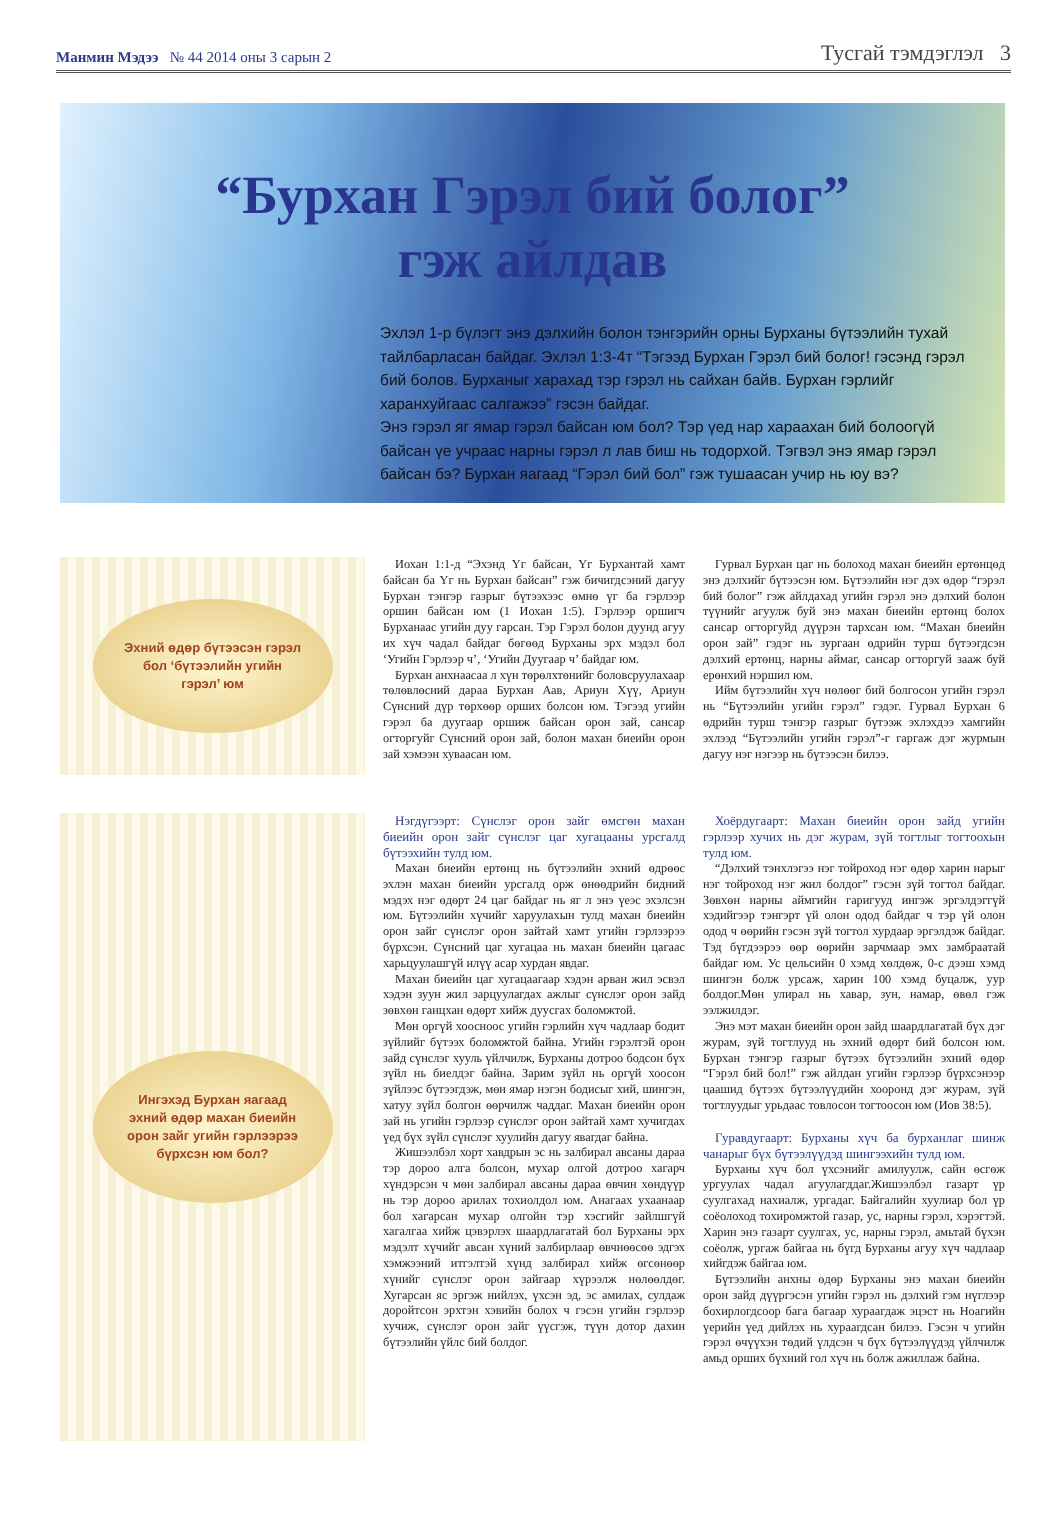Манмин Мэдээ № 44 2014 оны 3 сарын 2
Тусгай тэмдэглэл 3
“Бурхан Гэрэл бий болог”
гэж айлдав
Эхлэл 1-р бүлэгт энэ дэлхийн болон тэнгэрийн орны Бурханы бүтээлийн тухай тайлбарласан байдаг. Эхлэл 1:3-4т “Тэгээд Бурхан Гэрэл бий болог! гэсэнд гэрэл бий болов. Бурханыг харахад тэр гэрэл нь сайхан байв. Бурхан гэрлийг харанхуйгаас салгажээ” гэсэн байдаг.
Энэ гэрэл яг ямар гэрэл байсан юм бол? Тэр үед нар хараахан бий болоогүй байсан үе учраас нарны гэрэл л лав биш нь тодорхой. Тэгвэл энэ ямар гэрэл байсан бэ? Бурхан яагаад “Гэрэл бий бол” гэж тушаасан учир нь юу вэ?
Эхний өдөр бүтээсэн гэрэл бол ‘бүтээлийн угийн гэрэл’ юм
Иохан 1:1-д “Эхэнд Үг байсан, Үг Бурхантай хамт байсан ба Үг нь Бурхан байсан” гэж бичигдсэний дагуу Бурхан тэнгэр газрыг бүтээхээс өмнө үг ба гэрлээр оршин байсан юм (1 Иохан 1:5). Гэрлээр оршигч Бурханаас угийн дуу гарсан. Тэр Гэрэл болон дуунд агуу их хүч чадал байдаг бөгөөд Бурханы эрх мэдэл бол ‘Угийн Гэрлээр ч’, ‘Угийн Дуугаар ч’ байдаг юм.
Бурхан анхнаасаа л хүн төрөлхтөнийг боловсруулахаар төлөвлөсний дараа Бурхан Аав, Ариун Хүү, Ариун Сүнсний дүр төрхөөр орших болсон юм. Тэгээд угийн гэрэл ба дуугаар оршиж байсан орон зай, сансар огторгуйг Сүнсний орон зай, болон махан биеийн орон зай хэмээн хуваасан юм.
Гурвал Бурхан цаг нь болоход махан биеийн ертөнцөд энэ дэлхийг бүтээсэн юм. Бүтээлийн нэг дэх өдөр “гэрэл бий болог” гэж айлдахад угийн гэрэл энэ дэлхий болон түүнийг агуулж буй энэ махан биеийн ертөнц болох сансар огторгуйд дүүрэн тархсан юм. “Махан биеийн орон зай” гэдэг нь зургаан өдрийн турш бүтээгдсэн дэлхий ертөнц, нарны аймаг, сансар огторгуй зааж буй ерөнхий нэршил юм.
Ийм бүтээлийн хүч нөлөөг бий болгосон угийн гэрэл нь “Бүтээлийн угийн гэрэл” гэдэг. Гурвал Бурхан 6 өдрийн турш тэнгэр газрыг бүтээж эхлэхдээ хамгийн эхлээд “Бүтээлийн угийн гэрэл”-г гаргаж дэг журмын дагуу нэг нэгээр нь бүтээсэн билээ.
Ингэхэд Бурхан яагаад эхний өдөр махан биеийн орон зайг угийн гэрлээрээ бүрхсэн юм бол?
Нэгдүгээрт: Сүнслэг орон зайг өмсгөн махан биеийн орон зайг сүнслэг цаг хугацааны урсгалд бүтээхийн тулд юм.
Махан биеийн ертөнц нь бүтээлийн эхний өдрөөс эхлэн махан биеийн урсгалд орж өнөөдрийн бидний мэдэх нэг өдөрт 24 цаг байдаг нь яг л энэ үеэс эхэлсэн юм. Бүтээлийн хүчийг харуулахын тулд махан биеийн орон зайг сүнслэг орон зайтай хамт угийн гэрлээрээ бүрхсэн. Сүнсний цаг хугацаа нь махан биеийн цагаас харьцуулашгүй илүү асар хурдан явдаг.
Махан биеийн цаг хугацаагаар хэдэн арван жил эсвэл хэдэн зуун жил зарцуулагдах ажлыг сүнслэг орон зайд зөвхөн ганцхан өдөрт хийж дуусгах боломжтой.
Мөн оргүй хоосноос угийн гэрлийн хүч чадлаар бодит зүйлийг бүтээх боломжтой байна. Угийн гэрэлтэй орон зайд сүнслэг хууль үйлчилж, Бурханы дотроо бодсон бүх зүйл нь биелдэг байна. Зарим зүйл нь оргүй хоосон зүйлээс бүтээгдэж, мөн ямар нэгэн бодисыг хий, шингэн, хатуу зүйл болгон өөрчилж чаддаг. Махан биеийн орон зай нь угийн гэрлээр сүнслэг орон зайтай хамт хучигдах үед бүх зүйл сүнслэг хуулийн дагуу явагдаг байна.
Жишээлбэл хорт хавдрын эс нь залбирал авсаны дараа тэр дороо алга болсон, мухар олгой дотроо хагарч хүндэрсэн ч мөн залбирал авсаны дараа өвчин хөндүүр нь тэр дороо арилах тохиолдол юм. Анагаах ухаанаар бол хагарсан мухар олгойн тэр хэсгийг зайлшгүй хагалгаа хийж цэвэрлэх шаардлагатай бол Бурханы эрх мэдэлт хүчийг авсан хүний залбирлаар өвчнөөсөө эдгэх хэмжээний итгэлтэй хүнд залбирал хийж өгсөнөөр хүнийг сүнслэг орон зайгаар хүрээлж нөлөөлдөг. Хугарсан яс эргэж нийлэх, үхсэн эд, эс амилах, сулдаж доройтсон эрхтэн хэвийн болох ч гэсэн угийн гэрлээр хучиж, сүнслэг орон зайг үүсгэж, түүн дотор дахин бүтээлийн үйлс бий болдог.
Хоёрдугаарт: Махан биеийн орон зайд угийн гэрлээр хучих нь дэг журам, зүй тогтлыг тогтоохын тулд юм.
“Дэлхий тэнхлэгээ нэг тойроход нэг өдөр харин нарыг нэг тойроход нэг жил болдог” гэсэн зүй тогтол байдаг. Зөвхөн нарны аймгийн гаригууд ингэж эргэлдэггүй хэдийгээр тэнгэрт үй олон одод байдаг ч тэр үй олон одод ч өөрийн гэсэн зүй тогтол хурдаар эргэлдэж байдаг. Тэд бүгдээрээ өөр өөрийн зарчмаар эмх замбраатай байдаг юм. Ус цельсийн 0 хэмд хөлдөж, 0-с дээш хэмд шингэн болж урсаж, харин 100 хэмд буцалж, уур болдог.Мөн улирал нь хавар, зун, намар, өвөл гэж ээлжилдэг.
Энэ мэт махан биеийн орон зайд шаардлагатай бүх дэг журам, зүй тогтлууд нь эхний өдөрт бий болсон юм. Бурхан тэнгэр газрыг бүтээх бүтээлийн эхний өдөр “Гэрэл бий бол!” гэж айлдан угийн гэрлээр бүрхсэнээр цаашид бүтээх бүтээлүүдийн хооронд дэг журам, зүй тогтлуудыг урьдаас товлосон тогтоосон юм (Иов 38:5).
Гуравдугаарт: Бурханы хүч ба бурханлаг шинж чанарыг бүх бүтээлүүдэд шингээхийн тулд юм.
Бурханы хүч бол үхсэнийг амилуулж, сайн өсгөж ургуулах чадал агуулагддаг.Жишээлбэл газарт үр суулгахад нахиалж, ургадаг. Байгалийн хуулиар бол үр соёолоход тохиромжтой газар, ус, нарны гэрэл, хэрэгтэй. Харин энэ газарт суулгах, ус, нарны гэрэл, амьтай бүхэн соёолж, ургаж байгаа нь бүгд Бурханы агуу хүч чадлаар хийгдэж байгаа юм.
Бүтээлийн анхны өдөр Бурханы энэ махан биеийн орон зайд дүүргэсэн угийн гэрэл нь дэлхий гэм нүглээр бохирлогдсоор бага багаар хураагдаж эцэст нь Ноагийн үерийн үед дийлэх нь хураагдсан билээ. Гэсэн ч угийн гэрэл өчүүхэн төдий үлдсэн ч бүх бүтээлүүдэд үйлчилж амьд орших бүхний гол хүч нь болж ажиллаж байна.